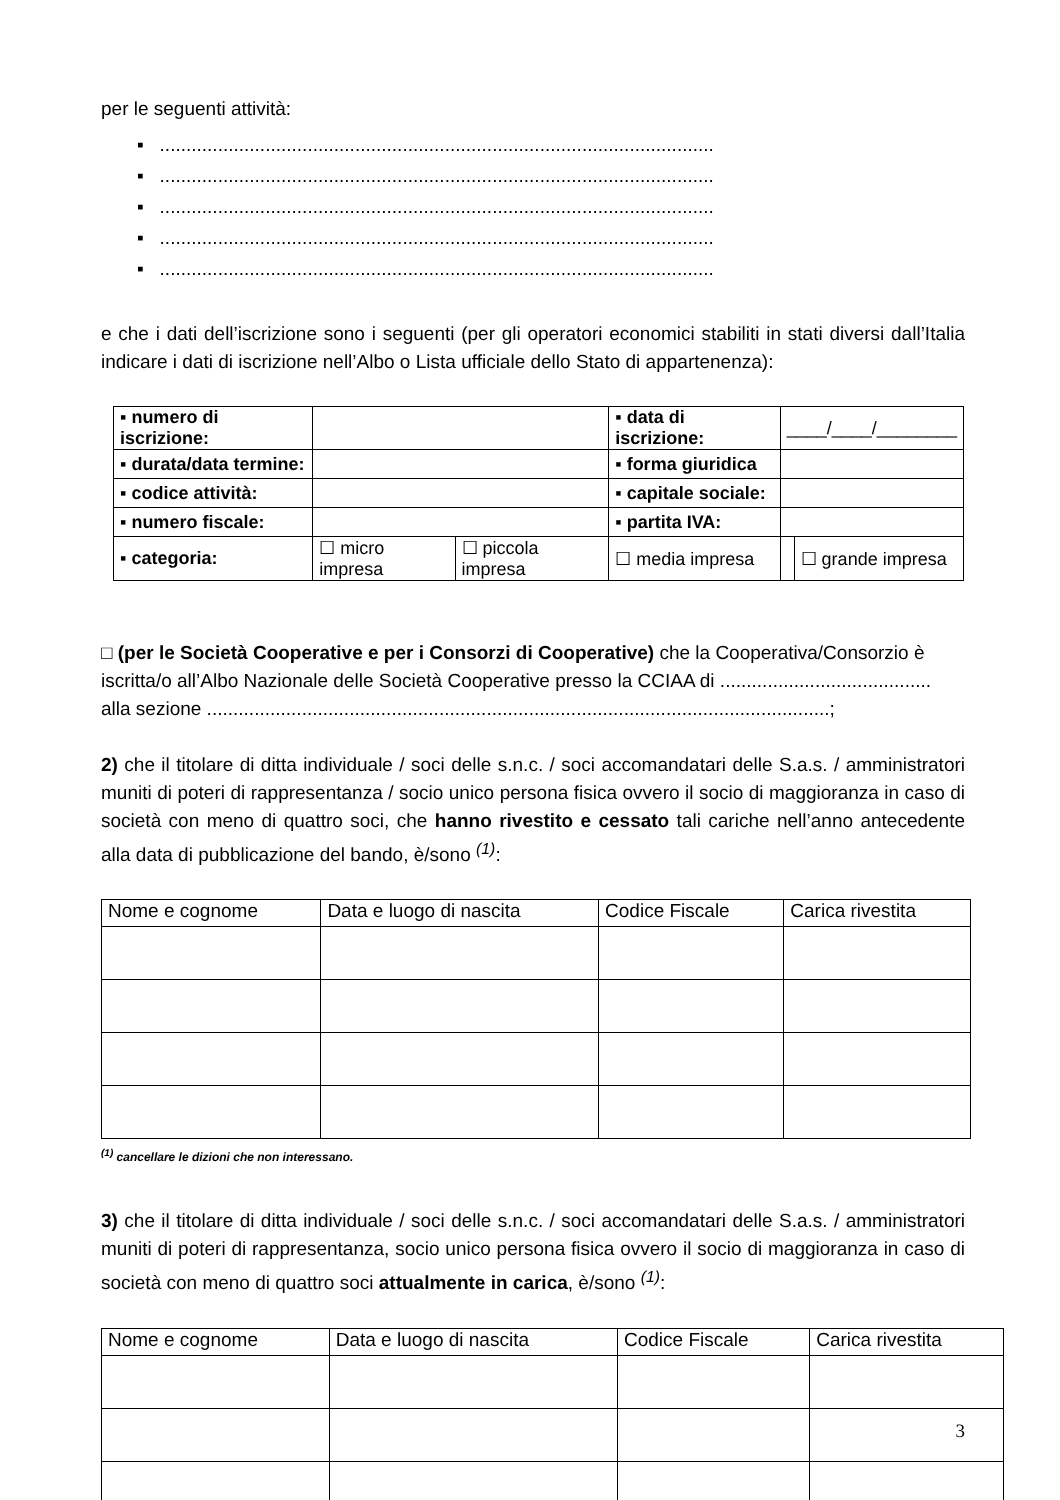per le seguenti attività:
▪ .........................................................................................................
▪ .........................................................................................................
▪ .........................................................................................................
▪ .........................................................................................................
▪ .........................................................................................................
e che i dati dell’iscrizione sono i seguenti (per gli operatori economici stabiliti in stati diversi dall’Italia indicare i dati di iscrizione nell’Albo o Lista ufficiale dello Stato di appartenenza):
| ▪ numero di iscrizione: | | | ▪ data di iscrizione: | ____/____/________ | |
| ▪ durata/data termine: | | | ▪ forma giuridica | | |
| ▪ codice attività: | | | ▪ capitale sociale: | | |
| ▪ numero fiscale: | | | ▪ partita IVA: | | |
| ▪ categoria: | ☐ micro impresa | ☐ piccola impresa | ☐ media impresa | | ☐ grande impresa |
□ (per le Società Cooperative e per i Consorzi di Cooperative) che la Cooperativa/Consorzio è iscritta/o all’Albo Nazionale delle Società Cooperative presso la CCIAA di ........................................ alla sezione ......................................................................................................................;
2) che il titolare di ditta individuale / soci delle s.n.c. / soci accomandatari delle S.a.s. / amministratori muniti di poteri di rappresentanza / socio unico persona fisica ovvero il socio di maggioranza in caso di società con meno di quattro soci, che hanno rivestito e cessato tali cariche nell’anno antecedente alla data di pubblicazione del bando, è/sono <sup>(1)</sup>:
| Nome e cognome | Data e luogo di nascita | Codice Fiscale | Carica rivestita |
<sup>(1)</sup> cancellare le dizioni che non interessano.
3) che il titolare di ditta individuale / soci delle s.n.c. / soci accomandatari delle S.a.s. / amministratori muniti di poteri di rappresentanza, socio unico persona fisica ovvero il socio di maggioranza in caso di società con meno di quattro soci attualmente in carica, è/sono <sup>(1)</sup>:
| Nome e cognome | Data e luogo di nascita | Codice Fiscale | Carica rivestita |
3